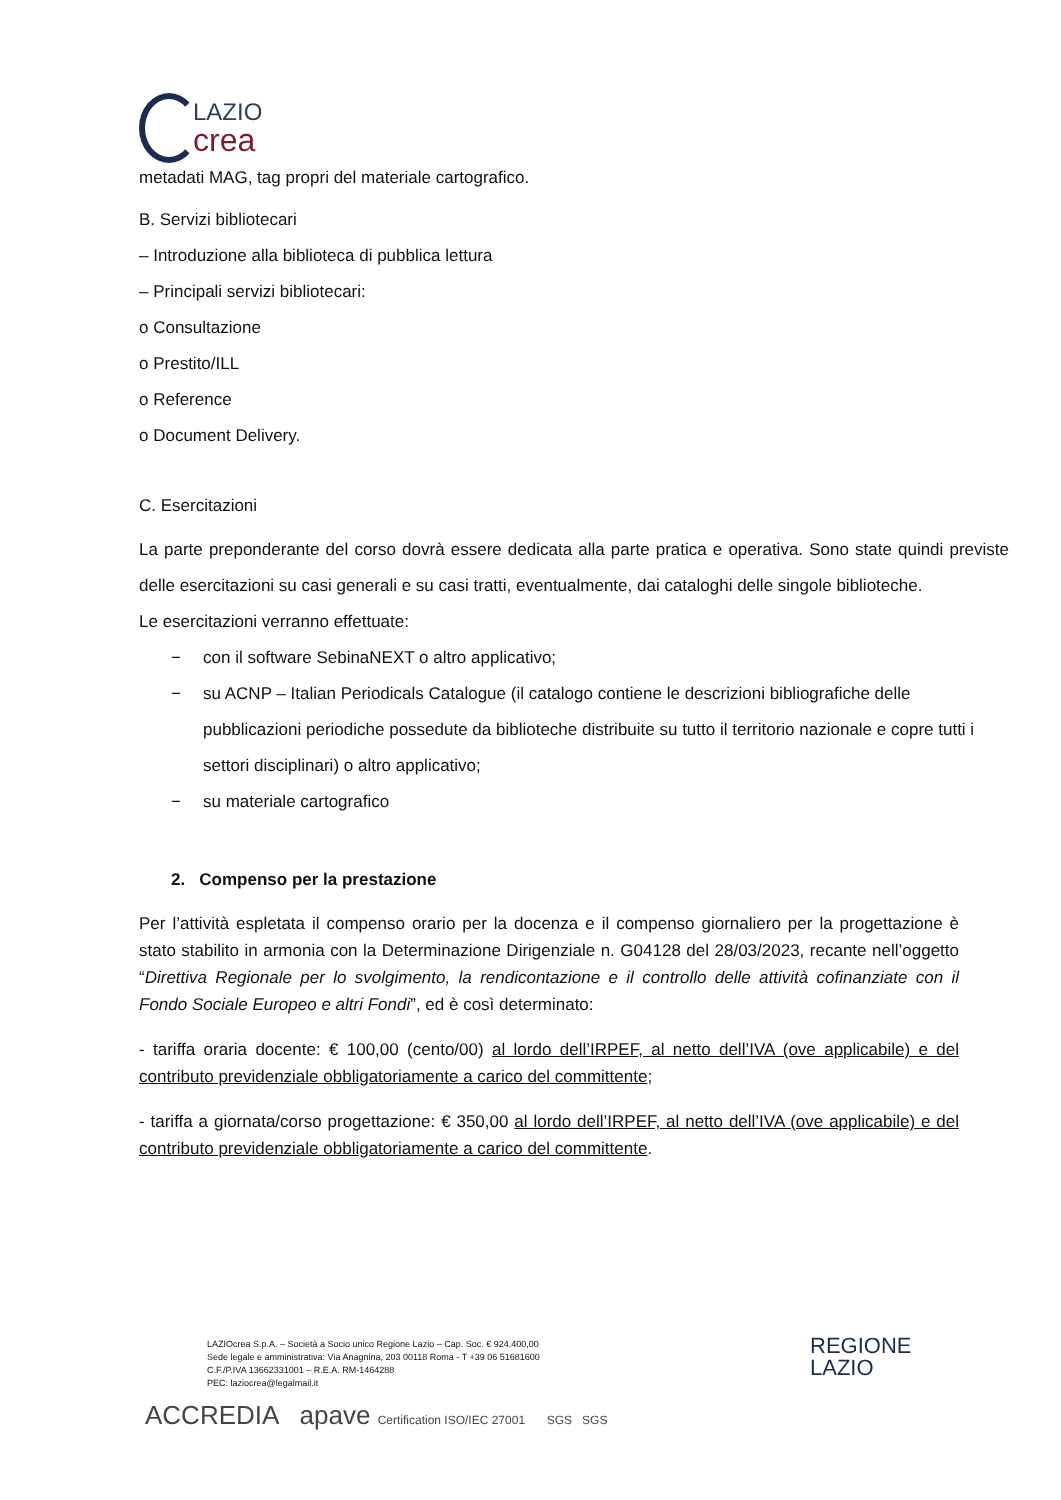LAZIO
crea
metadati MAG, tag propri del materiale cartografico.
B. Servizi bibliotecari
– Introduzione alla biblioteca di pubblica lettura
– Principali servizi bibliotecari:
o Consultazione
o Prestito/ILL
o Reference
o Document Delivery.
C. Esercitazioni
La parte preponderante del corso dovrà essere dedicata alla parte pratica e operativa. Sono state quindi previste delle esercitazioni su casi generali e su casi tratti, eventualmente, dai cataloghi delle singole biblioteche.
Le esercitazioni verranno effettuate:
− con il software SebinaNEXT o altro applicativo;
− su ACNP – Italian Periodicals Catalogue (il catalogo contiene le descrizioni bibliografiche delle pubblicazioni periodiche possedute da biblioteche distribuite su tutto il territorio nazionale e copre tutti i settori disciplinari) o altro applicativo;
− su materiale cartografico
2. Compenso per la prestazione
Per l’attività espletata il compenso orario per la docenza e il compenso giornaliero per la progettazione è stato stabilito in armonia con la Determinazione Dirigenziale n. G04128 del 28/03/2023, recante nell’oggetto “Direttiva Regionale per lo svolgimento, la rendicontazione e il controllo delle attività cofinanziate con il Fondo Sociale Europeo e altri Fondi”, ed è così determinato:
- tariffa oraria docente: € 100,00 (cento/00) al lordo dell’IRPEF, al netto dell’IVA (ove applicabile) e del contributo previdenziale obbligatoriamente a carico del committente;
- tariffa a giornata/corso progettazione: € 350,00 al lordo dell’IRPEF, al netto dell’IVA (ove applicabile) e del contributo previdenziale obbligatoriamente a carico del committente.
LAZIOcrea S.p.A. – Società a Socio unico Regione Lazio – Cap. Soc. € 924.400,00
Sede legale e amministrativa: Via Anagnina, 203 00118 Roma - T +39 06 51681600
C.F./P.IVA 13662331001 – R.E.A. RM-1464288
PEC: laziocrea@legalmail.it
REGIONE
LAZIO
ACCREDIA apave Certification ISO/IEC 27001 SGS SGS